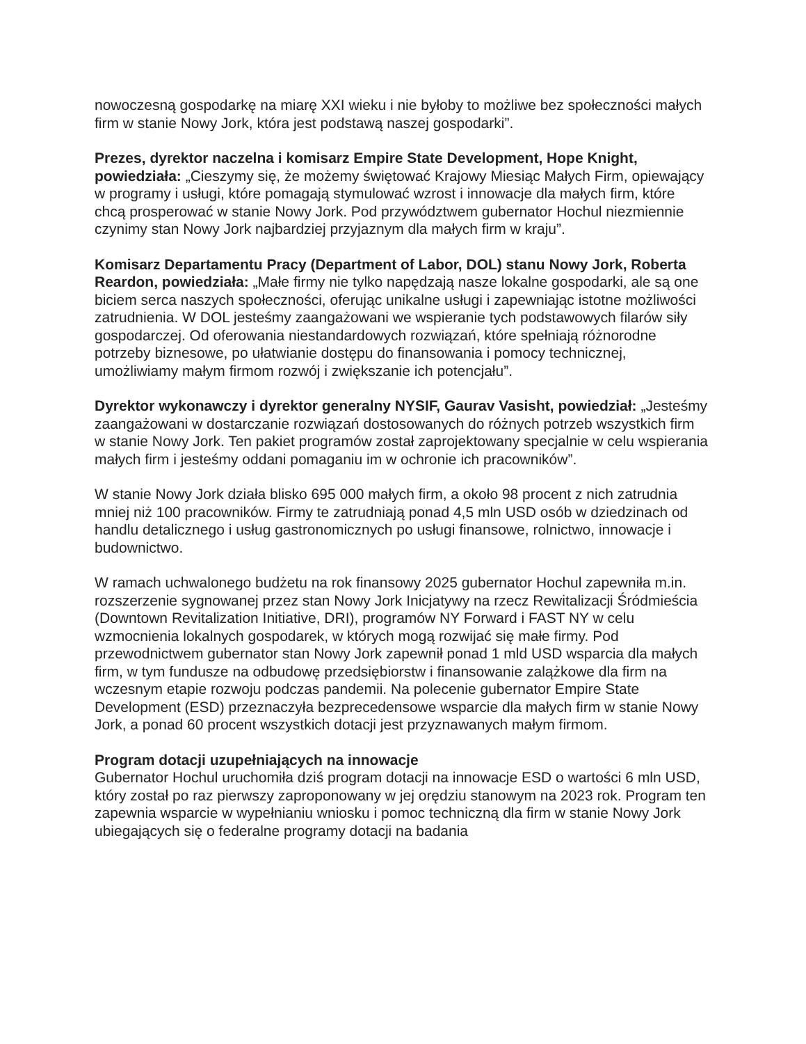nowoczesną gospodarkę na miarę XXI wieku i nie byłoby to możliwe bez społeczności małych firm w stanie Nowy Jork, która jest podstawą naszej gospodarki”.
Prezes, dyrektor naczelna i komisarz Empire State Development, Hope Knight, powiedziała: „Cieszymy się, że możemy świętować Krajowy Miesiąc Małych Firm, opiewający w programy i usługi, które pomagają stymulować wzrost i innowacje dla małych firm, które chcą prosperować w stanie Nowy Jork. Pod przywództwem gubernator Hochul niezmiennie czynimy stan Nowy Jork najbardziej przyjaznym dla małych firm w kraju”.
Komisarz Departamentu Pracy (Department of Labor, DOL) stanu Nowy Jork, Roberta Reardon, powiedziała: „Małe firmy nie tylko napędzają nasze lokalne gospodarki, ale są one biciem serca naszych społeczności, oferując unikalne usługi i zapewniając istotne możliwości zatrudnienia. W DOL jesteśmy zaangażowani we wspieranie tych podstawowych filarów siły gospodarczej. Od oferowania niestandardowych rozwiązań, które spełniają różnorodne potrzeby biznesowe, po ułatwianie dostępu do finansowania i pomocy technicznej, umożliwiamy małym firmom rozwój i zwiększanie ich potencjału”.
Dyrektor wykonawczy i dyrektor generalny NYSIF, Gaurav Vasisht, powiedział: „Jesteśmy zaangażowani w dostarczanie rozwiązań dostosowanych do różnych potrzeb wszystkich firm w stanie Nowy Jork. Ten pakiet programów został zaprojektowany specjalnie w celu wspierania małych firm i jesteśmy oddani pomaganiu im w ochronie ich pracowników”.
W stanie Nowy Jork działa blisko 695 000 małych firm, a około 98 procent z nich zatrudnia mniej niż 100 pracowników. Firmy te zatrudniają ponad 4,5 mln USD osób w dziedzinach od handlu detalicznego i usług gastronomicznych po usługi finansowe, rolnictwo, innowacje i budownictwo.
W ramach uchwalonego budżetu na rok finansowy 2025 gubernator Hochul zapewniła m.in. rozszerzenie sygnowanej przez stan Nowy Jork Inicjatywy na rzecz Rewitalizacji Śródmieścia (Downtown Revitalization Initiative, DRI), programów NY Forward i FAST NY w celu wzmocnienia lokalnych gospodarek, w których mogą rozwijać się małe firmy. Pod przewodnictwem gubernator stan Nowy Jork zapewnił ponad 1 mld USD wsparcia dla małych firm, w tym fundusze na odbudowę przedsiębiorstw i finansowanie zalążkowe dla firm na wczesnym etapie rozwoju podczas pandemii. Na polecenie gubernator Empire State Development (ESD) przeznaczyła bezprecedensowe wsparcie dla małych firm w stanie Nowy Jork, a ponad 60 procent wszystkich dotacji jest przyznawanych małym firmom.
Program dotacji uzupełniających na innowacje
Gubernator Hochul uruchomiła dziś program dotacji na innowacje ESD o wartości 6 mln USD, który został po raz pierwszy zaproponowany w jej orędziu stanowym na 2023 rok. Program ten zapewnia wsparcie w wypełnianiu wniosku i pomoc techniczną dla firm w stanie Nowy Jork ubiegających się o federalne programy dotacji na badania